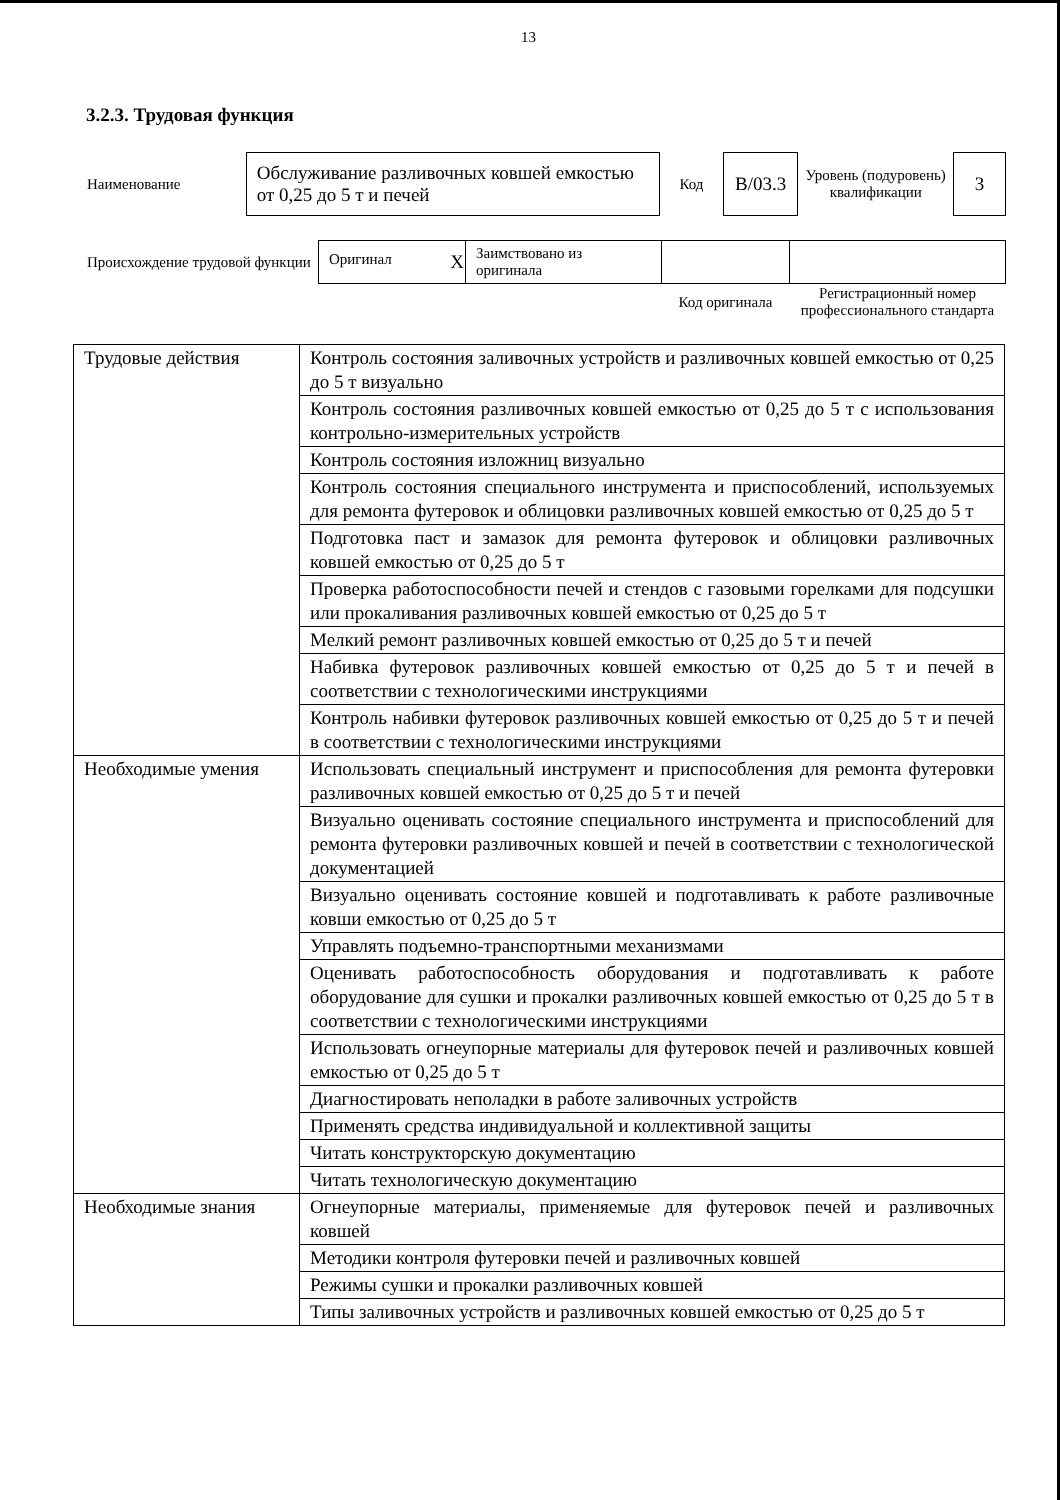13
3.2.3. Трудовая функция
| Наименование | Обслуживание разливочных ковшей емкостью от 0,25 до 5 т и печей | Код | B/03.3 | Уровень (подуровень) квалификации | 3 |
| Происхождение трудовой функции | Оригинал X | Заимствовано из оригинала | | |
| | | | Код оригинала | Регистрационный номер профессионального стандарта |
| Трудовые действия | Контроль состояния заливочных устройств и разливочных ковшей емкостью от 0,25 до 5 т визуально |
| | Контроль состояния разливочных ковшей емкостью от 0,25 до 5 т с использования контрольно-измерительных устройств |
| | Контроль состояния изложниц визуально |
| | Контроль состояния специального инструмента и приспособлений, используемых для ремонта футеровок и облицовки разливочных ковшей емкостью от 0,25 до 5 т |
| | Подготовка паст и замазок для ремонта футеровок и облицовки разливочных ковшей емкостью от 0,25 до 5 т |
| | Проверка работоспособности печей и стендов с газовыми горелками для подсушки или прокаливания разливочных ковшей емкостью от 0,25 до 5 т |
| | Мелкий ремонт разливочных ковшей емкостью от 0,25 до 5 т и печей |
| | Набивка футеровок разливочных ковшей емкостью от 0,25 до 5 т и печей в соответствии с технологическими инструкциями |
| | Контроль набивки футеровок разливочных ковшей емкостью от 0,25 до 5 т и печей в соответствии с технологическими инструкциями |
| Необходимые умения | Использовать специальный инструмент и приспособления для ремонта футеровки разливочных ковшей емкостью от 0,25 до 5 т и печей |
| | Визуально оценивать состояние специального инструмента и приспособлений для ремонта футеровки разливочных ковшей и печей в соответствии с технологической документацией |
| | Визуально оценивать состояние ковшей и подготавливать к работе разливочные ковши емкостью от 0,25 до 5 т |
| | Управлять подъемно-транспортными механизмами |
| | Оценивать работоспособность оборудования и подготавливать к работе оборудование для сушки и прокалки разливочных ковшей емкостью от 0,25 до 5 т в соответствии с технологическими инструкциями |
| | Использовать огнеупорные материалы для футеровок печей и разливочных ковшей емкостью от 0,25 до 5 т |
| | Диагностировать неполадки в работе заливочных устройств |
| | Применять средства индивидуальной и коллективной защиты |
| | Читать конструкторскую документацию |
| | Читать технологическую документацию |
| Необходимые знания | Огнеупорные материалы, применяемые для футеровок печей и разливочных ковшей |
| | Методики контроля футеровки печей и разливочных ковшей |
| | Режимы сушки и прокалки разливочных ковшей |
| | Типы заливочных устройств и разливочных ковшей емкостью от 0,25 до 5 т |